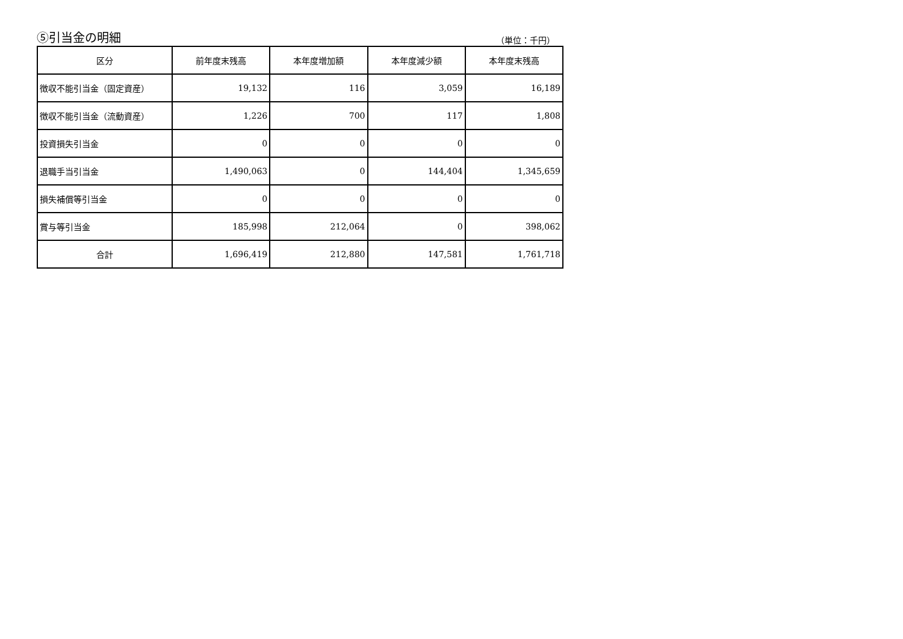⑤引当金の明細 （単位：千円）
| 区分 | 前年度末残高 | 本年度増加額 | 本年度減少額 | 本年度末残高 |
| --- | --- | --- | --- | --- |
| 徴収不能引当金（固定資産） | 19,132 | 116 | 3,059 | 16,189 |
| 徴収不能引当金（流動資産） | 1,226 | 700 | 117 | 1,808 |
| 投資損失引当金 | 0 | 0 | 0 | 0 |
| 退職手当引当金 | 1,490,063 | 0 | 144,404 | 1,345,659 |
| 損失補償等引当金 | 0 | 0 | 0 | 0 |
| 賞与等引当金 | 185,998 | 212,064 | 0 | 398,062 |
| 合計 | 1,696,419 | 212,880 | 147,581 | 1,761,718 |